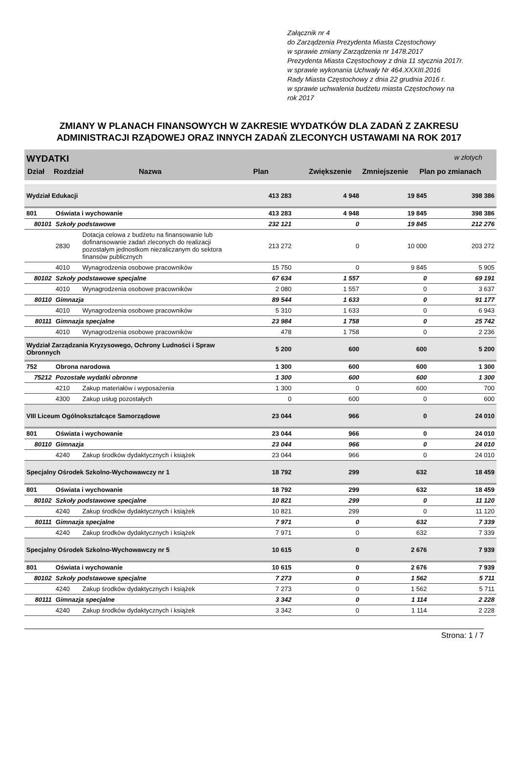Załącznik nr 4
do Zarządzenia Prezydenta Miasta Częstochowy
w sprawie zmiany Zarządzenia nr 1478.2017
Prezydenta Miasta Częstochowy z dnia 11 stycznia 2017r.
w sprawie wykonania Uchwały Nr 464.XXXIII.2016
Rady Miasta Częstochowy z dnia 22 grudnia 2016 r.
w sprawie uchwalenia budżetu miasta Częstochowy na
rok 2017
ZMIANY W PLANACH FINANSOWYCH W ZAKRESIE WYDATKÓW DLA ZADAŃ Z ZAKRESU
ADMINISTRACJI RZĄDOWEJ ORAZ INNYCH ZADAŃ ZLECONYCH USTAWAMI NA ROK 2017
WYDATKI w złotych
| Dział | Rozdział | Nazwa | Plan | Zwiększenie | Zmniejszenie | Plan po zmianach |
| --- | --- | --- | --- | --- | --- | --- |
| Wydział Edukacji | | | 413 283 | 4 948 | 19 845 | 398 386 |
| 801 | Oświata i wychowanie | | 413 283 | 4 948 | 19 845 | 398 386 |
| 80101 | Szkoły podstawowe | | 232 121 | 0 | 19 845 | 212 276 |
| | 2830 | Dotacja celowa z budżetu na finansowanie lub dofinansowanie zadań zleconych do realizacji pozostałym jednostkom niezaliczanym do sektora finansów publicznych | 213 272 | 0 | 10 000 | 203 272 |
| | 4010 | Wynagrodzenia osobowe pracowników | 15 750 | 0 | 9 845 | 5 905 |
| 80102 | Szkoły podstawowe specjalne | | 67 634 | 1 557 | 0 | 69 191 |
| | 4010 | Wynagrodzenia osobowe pracowników | 2 080 | 1 557 | 0 | 3 637 |
| 80110 | Gimnazja | | 89 544 | 1 633 | 0 | 91 177 |
| | 4010 | Wynagrodzenia osobowe pracowników | 5 310 | 1 633 | 0 | 6 943 |
| 80111 | Gimnazja specjalne | | 23 984 | 1 758 | 0 | 25 742 |
| | 4010 | Wynagrodzenia osobowe pracowników | 478 | 1 758 | 0 | 2 236 |
| Wydział Zarządzania Kryzysowego, Ochrony Ludności i Spraw Obronnych | | | 5 200 | 600 | 600 | 5 200 |
| 752 | Obrona narodowa | | 1 300 | 600 | 600 | 1 300 |
| 75212 | Pozostałe wydatki obronne | | 1 300 | 600 | 600 | 1 300 |
| | 4210 | Zakup materiałów i wyposażenia | 1 300 | 0 | 600 | 700 |
| | 4300 | Zakup usług pozostałych | 0 | 600 | 0 | 600 |
| VIII Liceum Ogólnokształcące Samorządowe | | | 23 044 | 966 | 0 | 24 010 |
| 801 | Oświata i wychowanie | | 23 044 | 966 | 0 | 24 010 |
| 80110 | Gimnazja | | 23 044 | 966 | 0 | 24 010 |
| | 4240 | Zakup środków dydaktycznych i książek | 23 044 | 966 | 0 | 24 010 |
| Specjalny Ośrodek Szkolno-Wychowawczy nr 1 | | | 18 792 | 299 | 632 | 18 459 |
| 801 | Oświata i wychowanie | | 18 792 | 299 | 632 | 18 459 |
| 80102 | Szkoły podstawowe specjalne | | 10 821 | 299 | 0 | 11 120 |
| | 4240 | Zakup środków dydaktycznych i książek | 10 821 | 299 | 0 | 11 120 |
| 80111 | Gimnazja specjalne | | 7 971 | 0 | 632 | 7 339 |
| | 4240 | Zakup środków dydaktycznych i książek | 7 971 | 0 | 632 | 7 339 |
| Specjalny Ośrodek Szkolno-Wychowawczy nr 5 | | | 10 615 | 0 | 2 676 | 7 939 |
| 801 | Oświata i wychowanie | | 10 615 | 0 | 2 676 | 7 939 |
| 80102 | Szkoły podstawowe specjalne | | 7 273 | 0 | 1 562 | 5 711 |
| | 4240 | Zakup środków dydaktycznych i książek | 7 273 | 0 | 1 562 | 5 711 |
| 80111 | Gimnazja specjalne | | 3 342 | 0 | 1 114 | 2 228 |
| | 4240 | Zakup środków dydaktycznych i książek | 3 342 | 0 | 1 114 | 2 228 |
Strona: 1 / 7